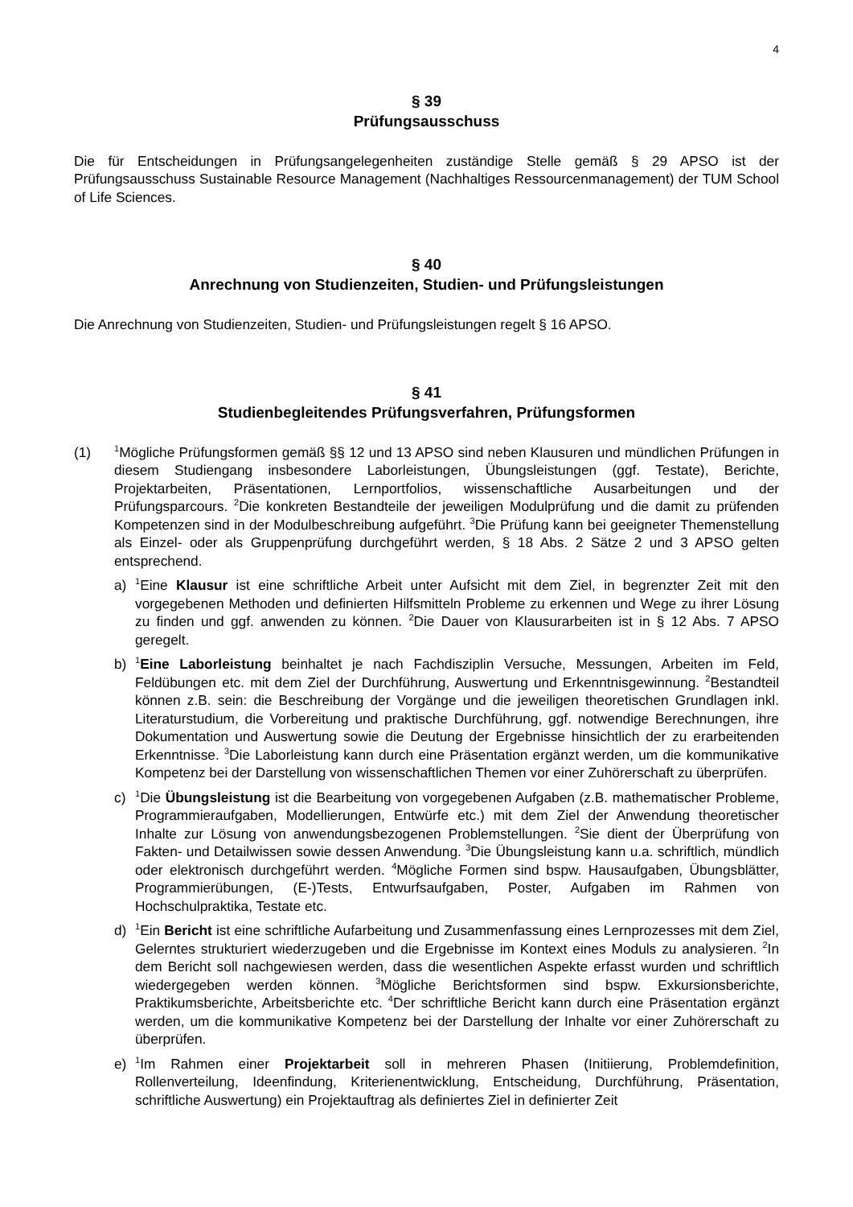4
§ 39
Prüfungsausschuss
Die für Entscheidungen in Prüfungsangelegenheiten zuständige Stelle gemäß § 29 APSO ist der Prüfungsausschuss Sustainable Resource Management (Nachhaltiges Ressourcenmanagement) der TUM School of Life Sciences.
§ 40
Anrechnung von Studienzeiten, Studien- und Prüfungsleistungen
Die Anrechnung von Studienzeiten, Studien- und Prüfungsleistungen regelt § 16 APSO.
§ 41
Studienbegleitendes Prüfungsverfahren, Prüfungsformen
(1)
<sup>1</sup> Mögliche Prüfungsformen gemäß §§ 12 und 13 APSO sind neben Klausuren und mündlichen Prüfungen in diesem Studiengang insbesondere Laborleistungen, Übungsleistungen (ggf. Testate), Berichte, Projektarbeiten, Präsentationen, Lernportfolios, wissenschaftliche Ausarbeitungen und der Prüfungsparcours. <sup>2</sup>Die konkreten Bestandteile der jeweiligen Modulprüfung und die damit zu prüfenden Kompetenzen sind in der Modulbeschreibung aufgeführt. <sup>3</sup>Die Prüfung kann bei geeigneter Themenstellung als Einzel- oder als Gruppenprüfung durchgeführt werden, § 18 Abs. 2 Sätze 2 und 3 APSO gelten entsprechend.
a)
<sup>1</sup> Eine Klausur ist eine schriftliche Arbeit unter Aufsicht mit dem Ziel, in begrenzter Zeit mit den vorgegebenen Methoden und definierten Hilfsmitteln Probleme zu erkennen und Wege zu ihrer Lösung zu finden und ggf. anwenden zu können. <sup>2</sup>Die Dauer von Klausurarbeiten ist in § 12 Abs. 7 APSO geregelt.
b)
<sup>1</sup> Eine Laborleistung beinhaltet je nach Fachdisziplin Versuche, Messungen, Arbeiten im Feld, Feldübungen etc. mit dem Ziel der Durchführung, Auswertung und Erkenntnisgewinnung. <sup>2</sup>Bestandteil können z.B. sein: die Beschreibung der Vorgänge und die jeweiligen theoretischen Grundlagen inkl. Literaturstudium, die Vorbereitung und praktische Durchführung, ggf. notwendige Berechnungen, ihre Dokumentation und Auswertung sowie die Deutung der Ergebnisse hinsichtlich der zu erarbeitenden Erkenntnisse. <sup>3</sup>Die Laborleistung kann durch eine Präsentation ergänzt werden, um die kommunikative Kompetenz bei der Darstellung von wissenschaftlichen Themen vor einer Zuhörerschaft zu überprüfen.
c)
<sup>1</sup> Die Übungsleistung ist die Bearbeitung von vorgegebenen Aufgaben (z.B. mathematischer Probleme, Programmieraufgaben, Modellierungen, Entwürfe etc.) mit dem Ziel der Anwendung theoretischer Inhalte zur Lösung von anwendungsbezogenen Problemstellungen. <sup>2</sup>Sie dient der Überprüfung von Fakten- und Detailwissen sowie dessen Anwendung. <sup>3</sup>Die Übungsleistung kann u.a. schriftlich, mündlich oder elektronisch durchgeführt werden. <sup>4</sup>Mögliche Formen sind bspw. Hausaufgaben, Übungsblätter, Programmierübungen, (E-)Tests, Entwurfsaufgaben, Poster, Aufgaben im Rahmen von Hochschulpraktika, Testate etc.
d)
<sup>1</sup> Ein Bericht ist eine schriftliche Aufarbeitung und Zusammenfassung eines Lernprozesses mit dem Ziel, Gelerntes strukturiert wiederzugeben und die Ergebnisse im Kontext eines Moduls zu analysieren. <sup>2</sup>In dem Bericht soll nachgewiesen werden, dass die wesentlichen Aspekte erfasst wurden und schriftlich wiedergegeben werden können. <sup>3</sup>Mögliche Berichtsformen sind bspw. Exkursionsberichte, Praktikumsberichte, Arbeitsberichte etc. <sup>4</sup>Der schriftliche Bericht kann durch eine Präsentation ergänzt werden, um die kommunikative Kompetenz bei der Darstellung der Inhalte vor einer Zuhörerschaft zu überprüfen.
e)
<sup>1</sup> Im Rahmen einer Projektarbeit soll in mehreren Phasen (Initiierung, Problemdefinition, Rollenverteilung, Ideenfindung, Kriterienentwicklung, Entscheidung, Durchführung, Präsentation, schriftliche Auswertung) ein Projektauftrag als definiertes Ziel in definierter Zeit